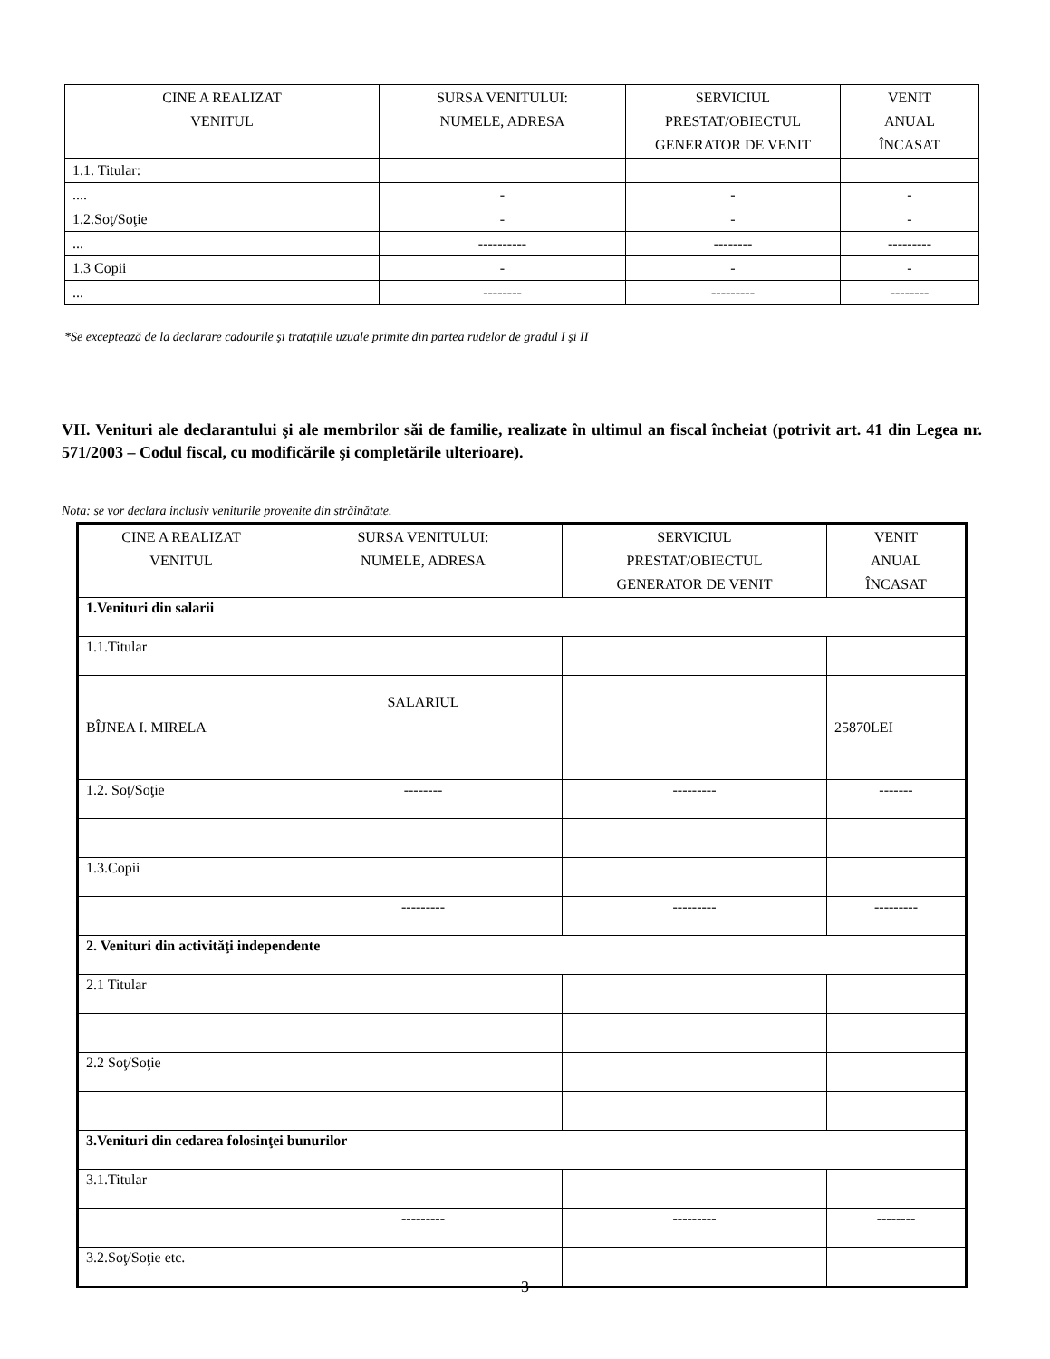| CINE A REALIZAT VENITUL | SURSA VENITULUI: NUMELE, ADRESA | SERVICIUL PRESTAT/OBIECTUL GENERATOR DE VENIT | VENIT ANUAL ÎNCASAT |
| --- | --- | --- | --- |
| 1.1. Titular: | | | |
| .... | - | - | - |
| 1.2.Soţ/Soţie | - | - | - |
| ... | ---------- | -------- | --------- |
| 1.3 Copii | - | - | - |
| ... | -------- | --------- | -------- |
*Se exceptează de la declarare cadourile şi trataţiile uzuale primite din partea rudelor de gradul I şi II
VII. Venituri ale declarantului şi ale membrilor săi de familie, realizate în ultimul an fiscal încheiat (potrivit art. 41 din Legea nr. 571/2003 – Codul fiscal, cu modificările şi completările ulterioare).
Nota: se vor declara inclusiv veniturile provenite din străinătate.
| CINE A REALIZAT VENITUL | SURSA VENITULUI: NUMELE, ADRESA | SERVICIUL PRESTAT/OBIECTUL GENERATOR DE VENIT | VENIT ANUAL ÎNCASAT |
| --- | --- | --- | --- |
| 1.Venituri din salarii | | | |
| 1.1.Titular | | | |
| BÎJNEA I. MIRELA | SALARIUL | | 25870LEI |
| 1.2. Soţ/Soţie | -------- | --------- | ------- |
| 1.3.Copii | | | |
| | --------- | --------- | --------- |
| 2. Venituri din activităţi independente | | | |
| 2.1 Titular | | | |
| 2.2 Soţ/Soţie | | | |
| 3.Venituri din cedarea folosinţei bunurilor | | | |
| 3.1.Titular | | | |
| | --------- | --------- | -------- |
| 3.2.Soţ/Soţie etc. | | | |
3